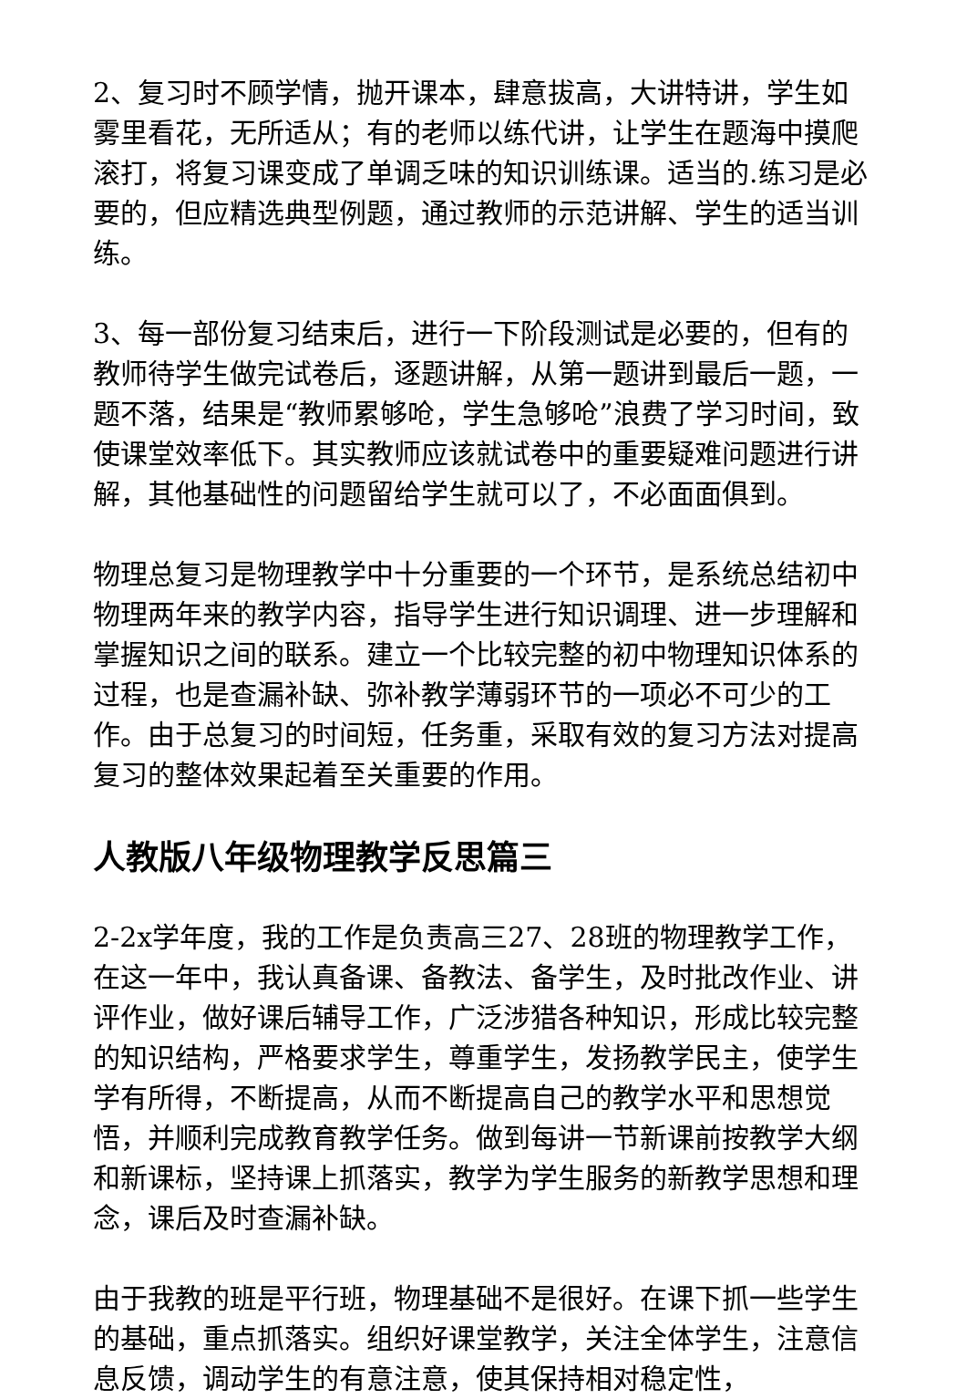2、复习时不顾学情，抛开课本，肆意拔高，大讲特讲，学生如雾里看花，无所适从；有的老师以练代讲，让学生在题海中摸爬滚打，将复习课变成了单调乏味的知识训练课。适当的.练习是必要的，但应精选典型例题，通过教师的示范讲解、学生的适当训练。
3、每一部份复习结束后，进行一下阶段测试是必要的，但有的教师待学生做完试卷后，逐题讲解，从第一题讲到最后一题，一题不落，结果是“教师累够呛，学生急够呛”浪费了学习时间，致使课堂效率低下。其实教师应该就试卷中的重要疑难问题进行讲解，其他基础性的问题留给学生就可以了，不必面面俱到。
物理总复习是物理教学中十分重要的一个环节，是系统总结初中物理两年来的教学内容，指导学生进行知识调理、进一步理解和掌握知识之间的联系。建立一个比较完整的初中物理知识体系的过程，也是查漏补缺、弥补教学薄弱环节的一项必不可少的工作。由于总复习的时间短，任务重，采取有效的复习方法对提高复习的整体效果起着至关重要的作用。
人教版八年级物理教学反思篇三
2-2x学年度，我的工作是负责高三27、28班的物理教学工作，在这一年中，我认真备课、备教法、备学生，及时批改作业、讲评作业，做好课后辅导工作，广泛涉猎各种知识，形成比较完整的知识结构，严格要求学生，尊重学生，发扬教学民主，使学生学有所得，不断提高，从而不断提高自己的教学水平和思想觉悟，并顺利完成教育教学任务。做到每讲一节新课前按教学大纲和新课标，坚持课上抓落实，教学为学生服务的新教学思想和理念，课后及时查漏补缺。
由于我教的班是平行班，物理基础不是很好。在课下抓一些学生的基础，重点抓落实。组织好课堂教学，关注全体学生，注意信息反馈，调动学生的有意注意，使其保持相对稳定性，